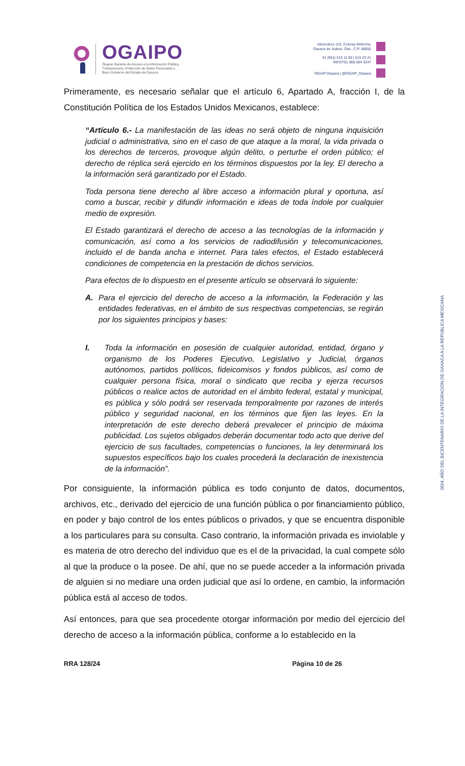OGAIPO
Órgano Garante de Acceso a la Información Pública,
Transparencia, Protección de Datos Personales y
Buen Gobierno del Estado de Oaxaca
Almendros 122, Colonia Reforma,
Oaxaca de Juárez, Oax., C.P. 68050
01 (951) 515 11 90 | 515 23 21
INFOTEL 800 004 3247
OGAIP Oaxaca | @OGAIP_Oaxaca
Primeramente, es necesario señalar que el artículo 6, Apartado A, fracción I, de la Constitución Política de los Estados Unidos Mexicanos, establece:
“Artículo 6.- La manifestación de las ideas no será objeto de ninguna inquisición judicial o administrativa, sino en el caso de que ataque a la moral, la vida privada o los derechos de terceros, provoque algún delito, o perturbe el orden público; el derecho de réplica será ejercido en los términos dispuestos por la ley. El derecho a la información será garantizado por el Estado.
Toda persona tiene derecho al libre acceso a información plural y oportuna, así como a buscar, recibir y difundir información e ideas de toda índole por cualquier medio de expresión.
El Estado garantizará el derecho de acceso a las tecnologías de la información y comunicación, así como a los servicios de radiodifusión y telecomunicaciones, incluido el de banda ancha e internet. Para tales efectos, el Estado establecerá condiciones de competencia en la prestación de dichos servicios.
Para efectos de lo dispuesto en el presente artículo se observará lo siguiente:
A. Para el ejercicio del derecho de acceso a la información, la Federación y las entidades federativas, en el ámbito de sus respectivas competencias, se regirán por los siguientes principios y bases:
I. Toda la información en posesión de cualquier autoridad, entidad, órgano y organismo de los Poderes Ejecutivo, Legislativo y Judicial, órganos autónomos, partidos políticos, fideicomisos y fondos públicos, así como de cualquier persona física, moral o sindicato que reciba y ejerza recursos públicos o realice actos de autoridad en el ámbito federal, estatal y municipal, es pública y sólo podrá ser reservada temporalmente por razones de interés público y seguridad nacional, en los términos que fijen las leyes. En la interpretación de este derecho deberá prevalecer el principio de máxima publicidad. Los sujetos obligados deberán documentar todo acto que derive del ejercicio de sus facultades, competencias o funciones, la ley determinará los supuestos específicos bajo los cuales procederá la declaración de inexistencia de la información”.
Por consiguiente, la información pública es todo conjunto de datos, documentos, archivos, etc., derivado del ejercicio de una función pública o por financiamiento público, en poder y bajo control de los entes públicos o privados, y que se encuentra disponible a los particulares para su consulta. Caso contrario, la información privada es inviolable y es materia de otro derecho del individuo que es el de la privacidad, la cual compete sólo al que la produce o la posee. De ahí, que no se puede acceder a la información privada de alguien si no mediare una orden judicial que así lo ordene, en cambio, la información pública está al acceso de todos.
Así entonces, para que sea procedente otorgar información por medio del ejercicio del derecho de acceso a la información pública, conforme a lo establecido en la
2024, AÑO DEL BICENTENARIO DE LA INTEGRACIÓN DE OAXACA A LA REPÚBLICA MEXICANA
RRA 128/24 Página 10 de 26